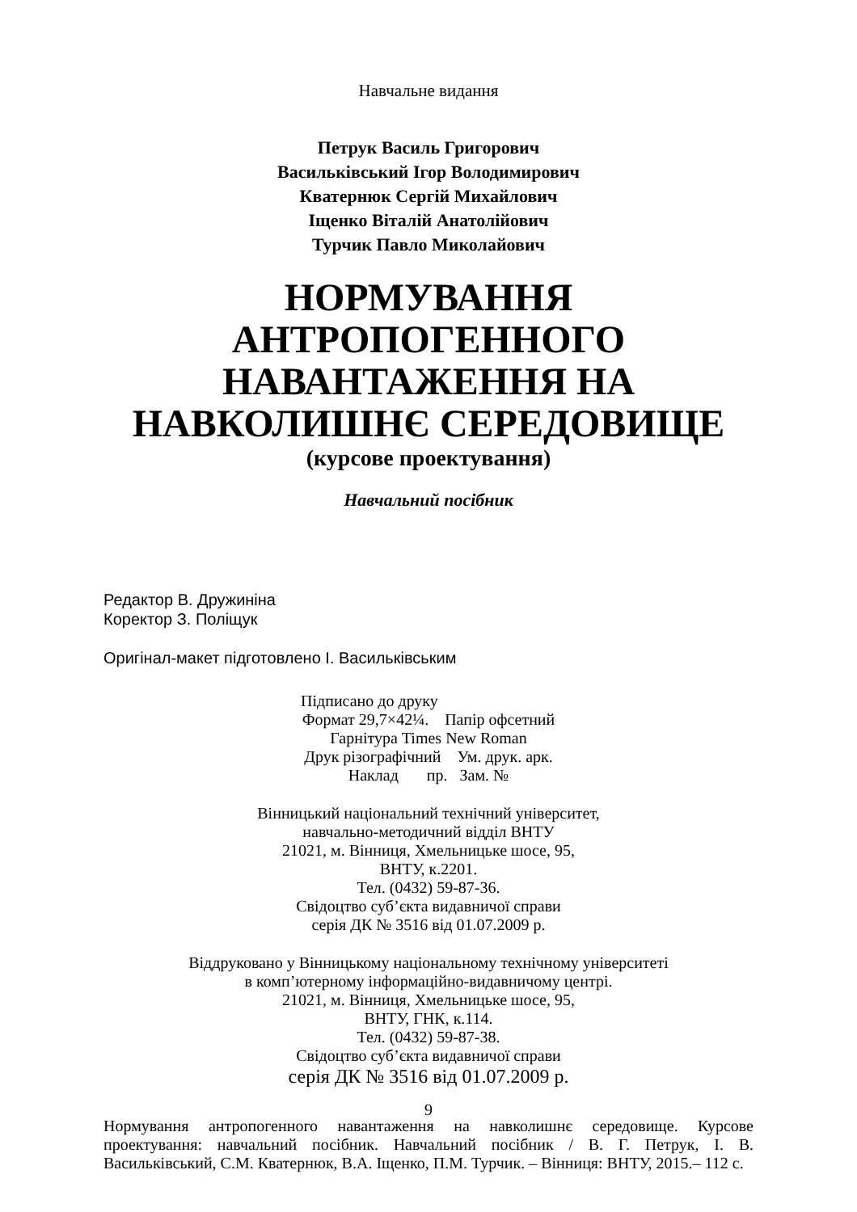Навчальне видання
Петрук Василь Григорович
Васильківський Ігор Володимирович
Кватернюк Сергій Михайлович
Іщенко Віталій Анатолійович
Турчик Павло Миколайович
НОРМУВАННЯ АНТРОПОГЕННОГО НАВАНТАЖЕННЯ НА НАВКОЛИШНЄ СЕРЕДОВИЩЕ
(курсове проектування)
Навчальний посібник
Редактор В. Дружиніна
Коректор З. Поліщук
Оригінал-макет підготовлено І. Васильківським
Підписано до друку
Формат 29,7×42¼. Папір офсетний
Гарнітура Times New Roman
Друк різографічний Ум. друк. арк.
Наклад пр. Зам. №
Вінницький національний технічний університет,
навчально-методичний відділ ВНТУ
21021, м. Вінниця, Хмельницьке шосе, 95,
ВНТУ, к.2201.
Тел. (0432) 59-87-36.
Свідоцтво суб’єкта видавничої справи
серія ДК № 3516 від 01.07.2009 р.
Віддруковано у Вінницькому національному технічному університеті
в комп’ютерному інформаційно-видавничому центрі.
21021, м. Вінниця, Хмельницьке шосе, 95,
ВНТУ, ГНК, к.114.
Тел. (0432) 59-87-38.
Свідоцтво суб’єкта видавничої справи
серія ДК № 3516 від 01.07.2009 р.
9
Нормування антропогенного навантаження на навколишнє середовище. Курсове проектування: навчальний посібник. Навчальний посібник / В. Г. Петрук, І. В. Васильківський, С.М. Кватернюк, В.А. Іщенко, П.М. Турчик. – Вінниця: ВНТУ, 2015.– 112 с.